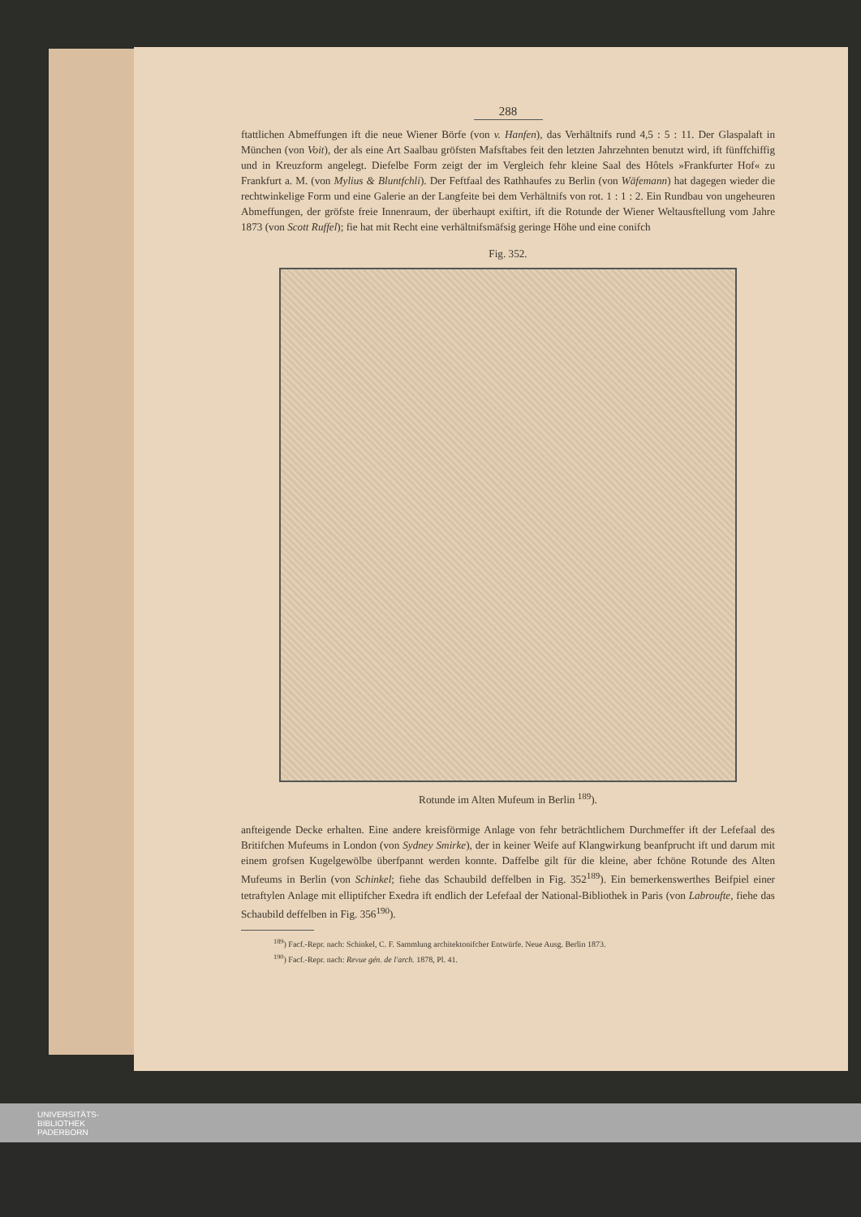288
ftattlichen Abmeffungen ift die neue Wiener Börfe (von v. Hanfen), das Verhältnifs rund 4,5 : 5 : 11. Der Glaspalaft in München (von Voit), der als eine Art Saalbau gröfsten Mafsftabes feit den letzten Jahrzehnten benutzt wird, ift fünffchiffig und in Kreuzform angelegt. Diefelbe Form zeigt der im Vergleich fehr kleine Saal des Hôtels »Frankfurter Hof« zu Frankfurt a. M. (von Mylius & Bluntfchli). Der Feftfaal des Rathhaufes zu Berlin (von Wäfemann) hat dagegen wieder die rechtwinkelige Form und eine Galerie an der Langfeite bei dem Verhältnifs von rot. 1 : 1 : 2. Ein Rundbau von ungeheuren Abmeffungen, der gröfste freie Innenraum, der überhaupt exiftirt, ift die Rotunde der Wiener Weltausftellung vom Jahre 1873 (von Scott Ruffel); fie hat mit Recht eine verhältnifsmäfsig geringe Höhe und eine conifch
Fig. 352.
Rotunde im Alten Mufeum in Berlin <sup>189</sup>).
anfteigende Decke erhalten. Eine andere kreisförmige Anlage von fehr beträchtlichem Durchmeffer ift der Lefefaal des Britifchen Mufeums in London (von Sydney Smirke), der in keiner Weife auf Klangwirkung beanfprucht ift und darum mit einem grofsen Kugelgewölbe überfpannt werden konnte. Daffelbe gilt für die kleine, aber fchöne Rotunde des Alten Mufeums in Berlin (von Schinkel; fiehe das Schaubild deffelben in Fig. 352<sup>189</sup>). Ein bemerkenswerthes Beifpiel einer tetraftylen Anlage mit elliptifcher Exedra ift endlich der Lefefaal der National-Bibliothek in Paris (von Labroufte, fiehe das Schaubild deffelben in Fig. 356<sup>190</sup>).
<sup>189</sup>) Facf.-Repr. nach: Schinkel, C. F. Sammlung architektonifcher Entwürfe. Neue Ausg. Berlin 1873.
<sup>190</sup>) Facf.-Repr. nach: Revue gén. de l'arch. 1878, Pl. 41.
UNIVERSITÄTS-
BIBLIOTHEK
PADERBORN